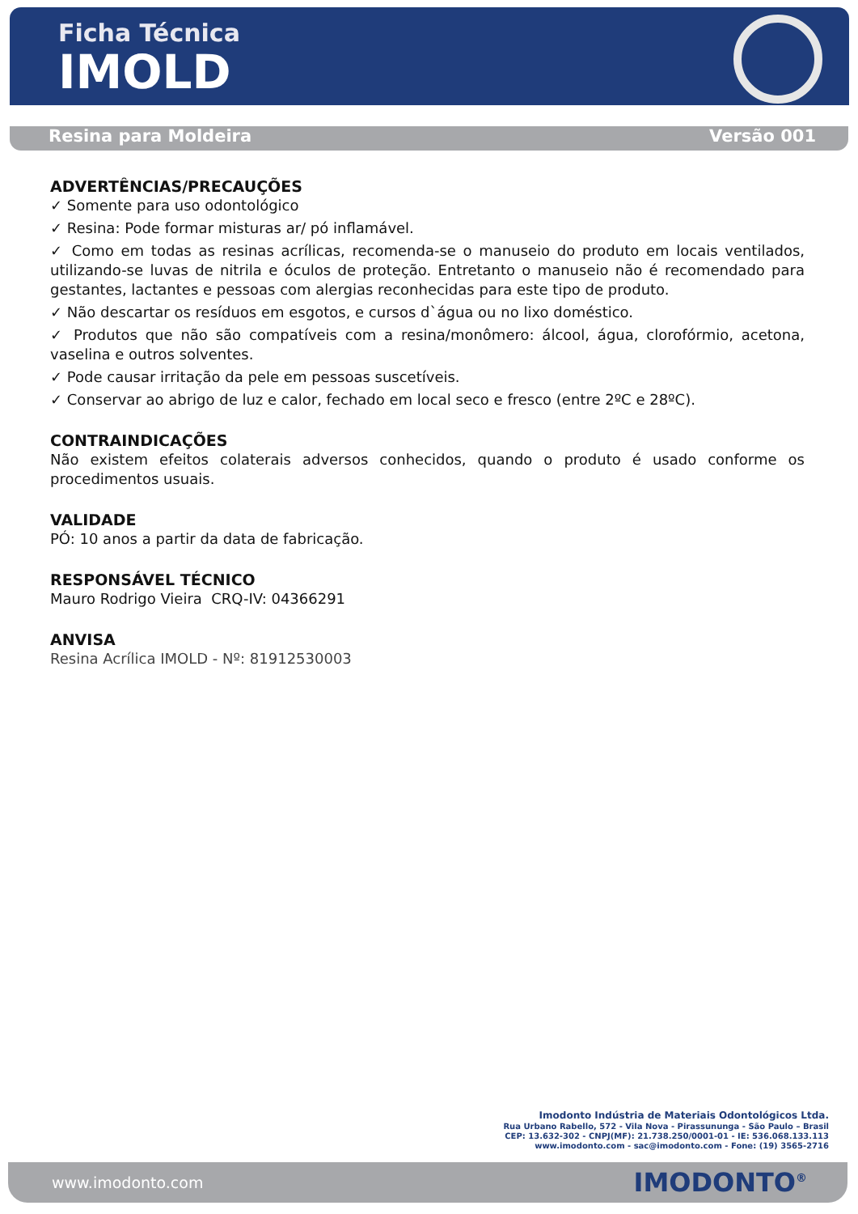Ficha Técnica
IMOLD
Resina para Moldeira Versão 001
ADVERTÊNCIAS/PRECAUÇÕES
✓ Somente para uso odontológico
✓ Resina: Pode formar misturas ar/ pó inflamável.
✓ Como em todas as resinas acrílicas, recomenda-se o manuseio do produto em locais ventilados, utilizando-se luvas de nitrila e óculos de proteção. Entretanto o manuseio não é recomendado para gestantes, lactantes e pessoas com alergias reconhecidas para este tipo de produto.
✓ Não descartar os resíduos em esgotos, e cursos d`água ou no lixo doméstico.
✓ Produtos que não são compatíveis com a resina/monômero: álcool, água, clorofórmio, acetona, vaselina e outros solventes.
✓ Pode causar irritação da pele em pessoas suscetíveis.
✓ Conservar ao abrigo de luz e calor, fechado em local seco e fresco (entre 2ºC e 28ºC).
CONTRAINDICAÇÕES
Não existem efeitos colaterais adversos conhecidos, quando o produto é usado conforme os procedimentos usuais.
VALIDADE
PÓ: 10 anos a partir da data de fabricação.
RESPONSÁVEL TÉCNICO
Mauro Rodrigo Vieira CRQ-IV: 04366291
ANVISA
Resina Acrílica IMOLD - Nº: 81912530003
Imodonto Indústria de Materiais Odontológicos Ltda.
Rua Urbano Rabello, 572 - Vila Nova - Pirassununga - São Paulo – Brasil
CEP: 13.632-302 - CNPJ(MF): 21.738.250/0001-01 - IE: 536.068.133.113
www.imodonto.com - sac@imodonto.com - Fone: (19) 3565-2716
www.imodonto.com IMODONTO<sup>®</sup>